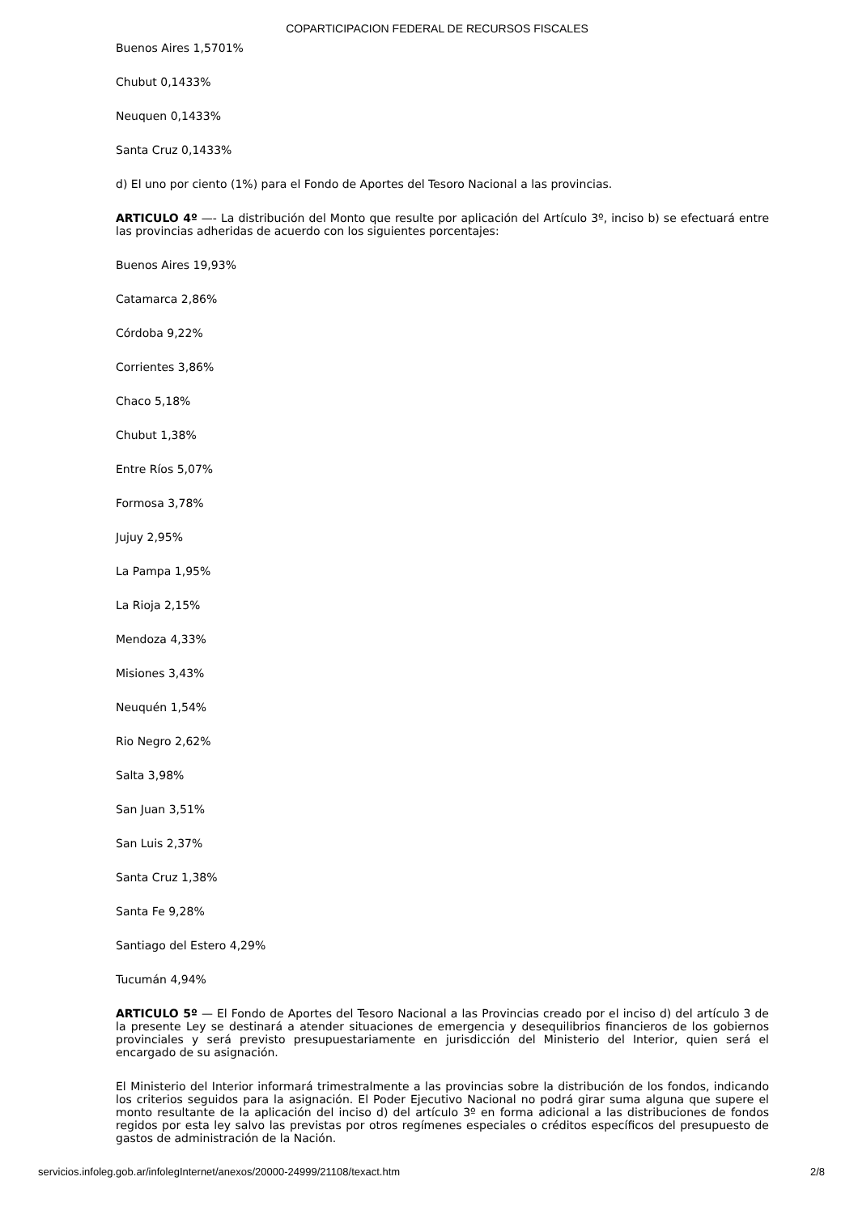COPARTICIPACION FEDERAL DE RECURSOS FISCALES
Buenos Aires 1,5701%
Chubut 0,1433%
Neuquen 0,1433%
Santa Cruz 0,1433%
d) El uno por ciento (1%) para el Fondo de Aportes del Tesoro Nacional a las provincias.
ARTICULO 4º —- La distribución del Monto que resulte por aplicación del Artículo 3º, inciso b) se efectuará entre las provincias adheridas de acuerdo con los siguientes porcentajes:
Buenos Aires 19,93%
Catamarca 2,86%
Córdoba 9,22%
Corrientes 3,86%
Chaco 5,18%
Chubut 1,38%
Entre Ríos 5,07%
Formosa 3,78%
Jujuy 2,95%
La Pampa 1,95%
La Rioja 2,15%
Mendoza 4,33%
Misiones 3,43%
Neuquén 1,54%
Rio Negro 2,62%
Salta 3,98%
San Juan 3,51%
San Luis 2,37%
Santa Cruz 1,38%
Santa Fe 9,28%
Santiago del Estero 4,29%
Tucumán 4,94%
ARTICULO 5º — El Fondo de Aportes del Tesoro Nacional a las Provincias creado por el inciso d) del artículo 3 de la presente Ley se destinará a atender situaciones de emergencia y desequilibrios financieros de los gobiernos provinciales y será previsto presupuestariamente en jurisdicción del Ministerio del Interior, quien será el encargado de su asignación.
El Ministerio del Interior informará trimestralmente a las provincias sobre la distribución de los fondos, indicando los criterios seguidos para la asignación. El Poder Ejecutivo Nacional no podrá girar suma alguna que supere el monto resultante de la aplicación del inciso d) del artículo 3º en forma adicional a las distribuciones de fondos regidos por esta ley salvo las previstas por otros regímenes especiales o créditos específicos del presupuesto de gastos de administración de la Nación.
servicios.infoleg.gob.ar/infolegInternet/anexos/20000-24999/21108/texact.htm 2/8